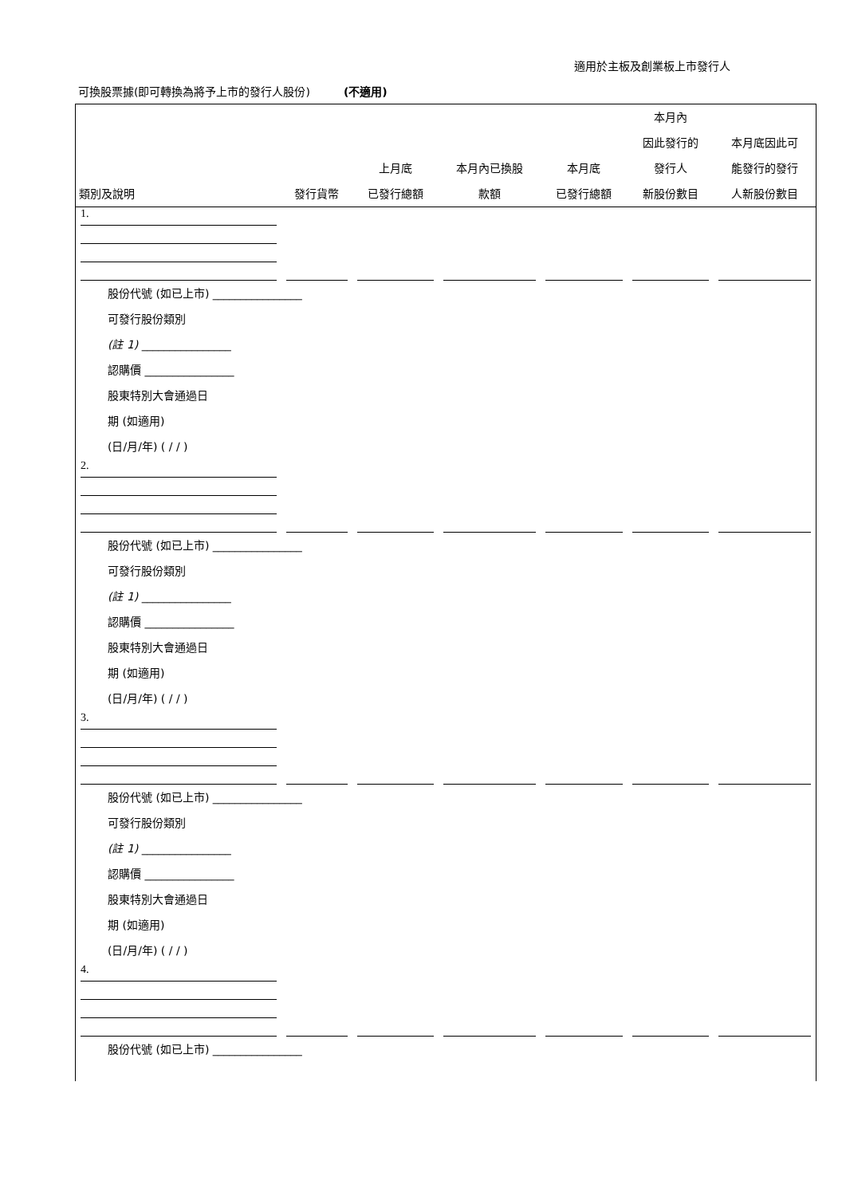適用於主板及創業板上市發行人
可換股票據(即可轉換為將予上市的發行人股份)　　　(不適用)
| 類別及說明 | 發行貨幣 | 上月底 已發行總額 | 本月內已換股 款額 | 本月底 已發行總額 | 本月內 因此發行的 發行人 新股份數目 | 本月底因此可 能發行的發行 人新股份數目 |
| --- | --- | --- | --- | --- | --- | --- |
| 1. | | | | | | |
| 股份代號 (如已上市) ________________ 可發行股份類別 (註 1) ________________ 認購價 ________________ 股東特別大會通過日 期 (如適用) (日/月/年) ( / / ) | | | | | | |
| 2. | | | | | | |
| 股份代號 (如已上市) ________________ 可發行股份類別 (註 1) ________________ 認購價 ________________ 股東特別大會通過日 期 (如適用) (日/月/年) ( / / ) | | | | | | |
| 3. | | | | | | |
| 股份代號 (如已上市) ________________ 可發行股份類別 (註 1) ________________ 認購價 ________________ 股東特別大會通過日 期 (如適用) (日/月/年) ( / / ) | | | | | | |
| 4. | | | | | | |
| 股份代號 (如已上市) ________________ | | | | | | |